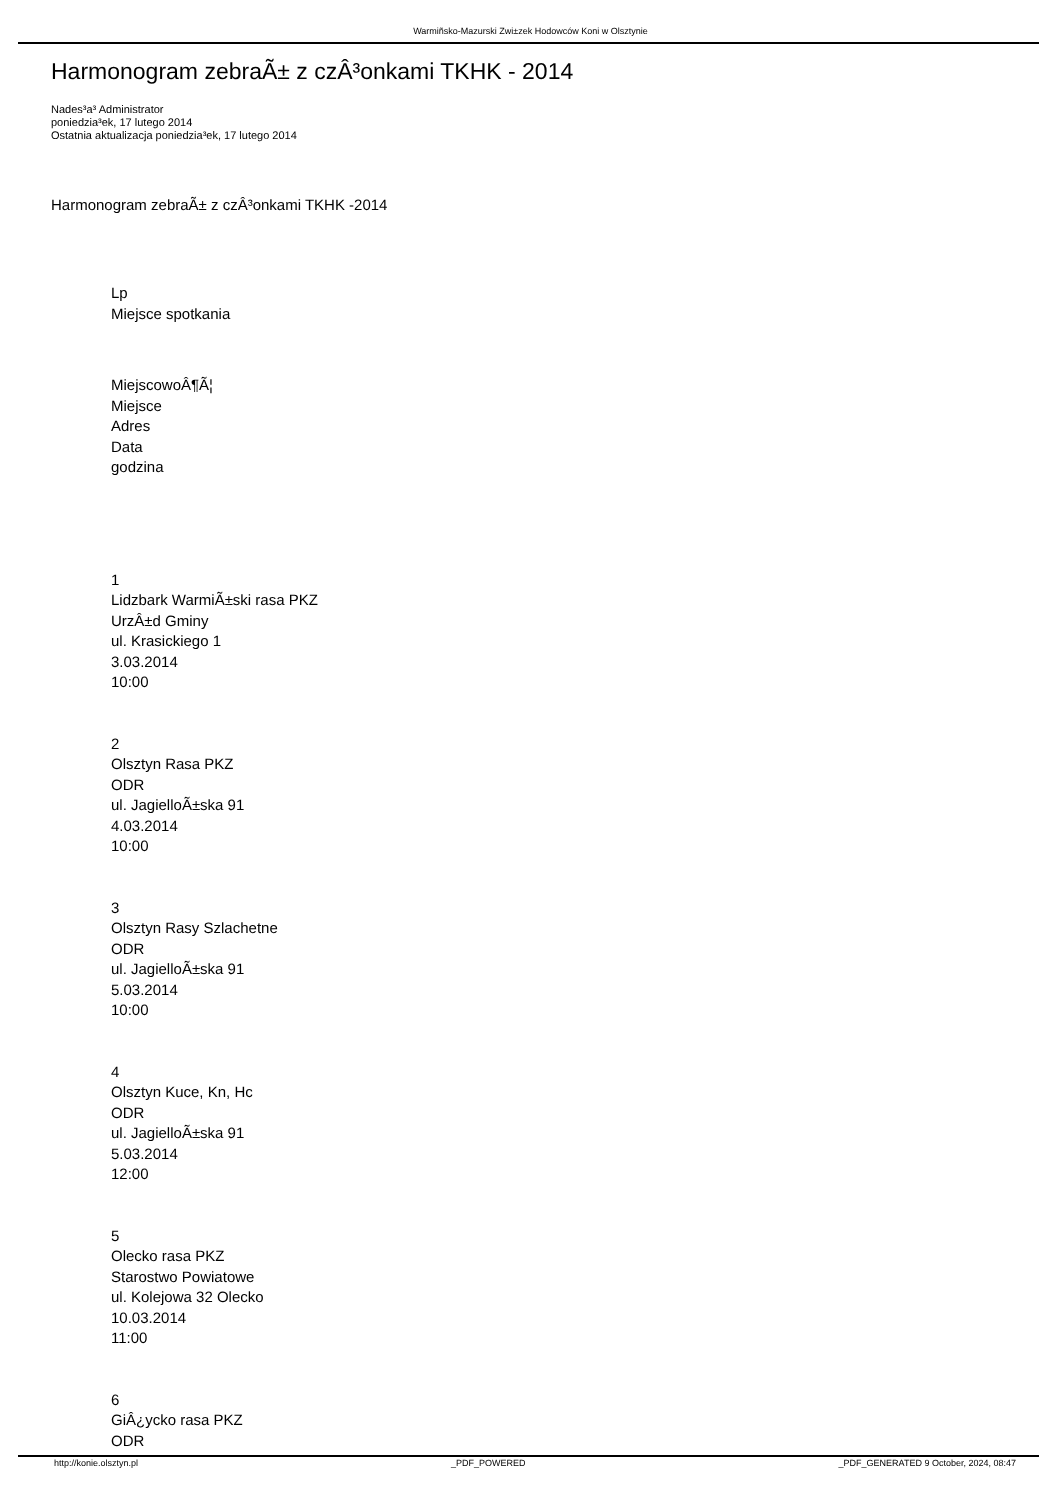Warmiñsko-Mazurski Zwi±zek Hodowców Koni w Olsztynie
Harmonogram zebraÃ± z czÂ³onkami TKHK - 2014
Nades³a³ Administrator
poniedzia³ek, 17 lutego 2014
Ostatnia aktualizacja poniedzia³ek, 17 lutego 2014
Harmonogram zebraÃ± z czÂ³onkami TKHK -2014
Lp
Miejsce spotkania
MiejscowoÂ¶Ã¦
Miejsce
Adres
Data
godzina
1
Lidzbark WarmiÃ±ski rasa PKZ
UrzÂ±d Gminy
ul. Krasickiego 1
3.03.2014
10:00
2
Olsztyn Rasa PKZ
ODR
ul. JagielloÃ±ska 91
4.03.2014
10:00
3
Olsztyn Rasy Szlachetne
ODR
ul. JagielloÃ±ska 91
5.03.2014
10:00
4
Olsztyn Kuce, Kn, Hc
ODR
ul. JagielloÃ±ska 91
5.03.2014
12:00
5
Olecko rasa PKZ
Starostwo Powiatowe
ul. Kolejowa 32 Olecko
10.03.2014
11:00
6
GiÂ¿ycko rasa PKZ
ODR
http://konie.olsztyn.pl _PDF_POWERED _PDF_GENERATED 9 October, 2024, 08:47